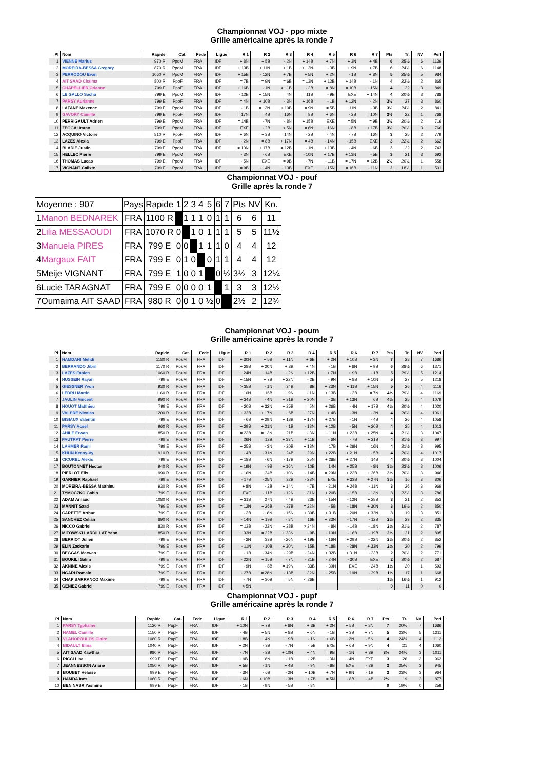Championnat VOJ - ppo mixte
Grille américaine après la ronde 7
| Pl | Nom | Rapide | Cat. | Fede | Ligue | R 1 | R 2 | R 3 | R 4 | R 5 | R 6 | R 7 | Pts | Tr. | NV | Perf |
| --- | --- | --- | --- | --- | --- | --- | --- | --- | --- | --- | --- | --- | --- | --- | --- | --- |
| 1 | VIENNE Marius | 970 R | PpoM | FRA | IDF | + 8N | + 5B | - 2N | + 14B | + 7N | + 3N | + 4B | 6 | 25½ | 6 | 1139 |
| 2 | MOREIRA-BESSA Gregory | 870 R | PpoM | FRA | IDF | + 13B | + 11N | + 1B | + 12N | - 3B | + 9N | + 7B | 6 | 24½ | 6 | 1148 |
| 3 | PERRODOU Evan | 1060 R | PpoM | FRA | IDF | + 15B | - 12N | + 7B | + 5N | + 2N | - 1B | + 8N | 5 | 25½ | 5 | 984 |
| 4 | AIT SAAD Chaima | 800 R | PpoF | FRA | IDF | = 7B | = 9N | = 6B | = 13N | + 12B | + 14B | - 1N | 4 | 22½ | 2 | 865 |
| 5 | CHAPELLIER Orianne | 799 E | PpoF | FRA | IDF | + 16B | - 1N | > 11B | - 3B | = 8N | = 10B | + 15N | 4 | 22 | 3 | 849 |
| 6 | LE GALLO Sacha | 799 E | PpoM | FRA | IDF | - 12B | + 15N | = 4N | = 11B | - 9B | EXE | + 14N | 4 | 20½ | 3 | 788 |
| 7 | PARSY Aurianne | 799 E | PpoF | FRA | IDF | = 4N | + 10B | - 3N | + 16B | - 1B | + 12N | - 2N | 3½ | 27 | 3 | 860 |
| 8 | LAFANE Maxence | 799 E | PpoM | FRA | IDF | - 1B | = 13N | + 10B | = 9N | = 5B | + 11N | - 3B | 3½ | 24½ | 2 | 841 |
| 9 | GAVORY Camille | 799 E | PpoF | FRA | IDF | = 17N | = 4B | = 16N | = 8B | + 6N | - 2B | = 10N | 3½ | 22 | 1 | 768 |
| 10 | PERRIGAULT Adrien | 799 E | PpoM | FRA | IDF | = 14B | - 7N | - 8N | + 15B | EXE | = 5N | = 9B | 3½ | 20½ | 2 | 716 |
| 11 | ZEGGAI Imran | 799 E | PpoM | FRA | IDF | EXE | - 2B | < 5N | = 6N | + 16N | - 8B | + 17B | 3½ | 20½ | 3 | 766 |
| 12 | ACQUINO Victoire | 810 R | PpoF | FRA | IDF | + 6N | + 3B | = 14N | - 2B | - 4N | - 7B | = 16N | 3 | 25 | 2 | 779 |
| 13 | LAZES Alexia | 799 E | PpoF | FRA | IDF | - 2N | = 8B | + 17N | = 4B | - 14N | - 15B | EXE | 3 | 22½ | 2 | 662 |
| 14 | BLADIE Justin | 799 E | PpoM | FRA | IDF | = 10N | + 17B | = 12B | - 1N | + 13B | - 4N | - 6B | 3 | 22 | 2 | 743 |
| 15 | HELLEC Pierre | 799 E | PpoM | FRA | | - 3N | - 6B | EXE | - 10N | + 17B | + 13N | - 5B | 3 | 21 | 3 | 692 |
| 16 | THOMAS Lucas | 799 E | PpoM | FRA | IDF | - 5N | EXE | = 9B | - 7N | - 11B | = 17N | = 12B | 2½ | 20½ | 1 | 558 |
| 17 | VIGNANT Calixte | 799 E | PpoM | FRA | IDF | = 9B | - 14N | - 13B | EXE | - 15N | = 16B | - 11N | 2 | 18½ | 1 | 501 |
Championnat VOJ - pouf
Grille après la ronde 7
| Moyenne : 907 | Pays | Rapide | 1 | 2 | 3 | 4 | 5 | 6 | 7 | Pts | NV | Ko. |
| 1 Manon BEDNAREK | FRA | 1100 R | | 1 | 1 | 1 | 0 | 1 | 1 | 6 | 6 | 11 |
| 2 Lilia MESSAOUDI | FRA | 1070 R | 0 | | 1 | 0 | 1 | 1 | 1 | 5 | 5 | 11½ |
| 3 Manuela PIRES | FRA | 799 E | 0 | 0 | | 1 | 1 | 1 | 0 | 4 | 4 | 12 |
| 4 Margaux FAIT | FRA | 799 E | 0 | 1 | 0 | | 0 | 1 | 1 | 4 | 4 | 12 |
| 5Meije VIGNANT | FRA | 799 E | 1 | 0 | 0 | 1 | | 0 | ½ | 3½ | 3 | 12¼ |
| 6Lucie TARAGNAT | FRA | 799 E | 0 | 0 | 0 | 0 | 1 | | 1 | 3 | 3 | 12½ |
| 7Oumaima AIT SAAD | FRA | 980 R | 0 | 0 | 1 | 0 | ½ | 0 | | 2½ | 2 | 12¾ |
Championnat VOJ - poum
Grille américaine après la ronde 7
| Pl | Nom | Rapide | Cat. | Fede | Ligue | R 1 | R 2 | R 3 | R 4 | R 5 | R 6 | R 7 | Pts | Tr. | NV | Perf |
| --- | --- | --- | --- | --- | --- | --- | --- | --- | --- | --- | --- | --- | --- | --- | --- | --- |
| 1 | HAMDANI Mehdi | 1180 R | PouM | FRA | IDF | + 30N | + 5B | + 11N | + 6B | + 2N | + 10B | + 3N | 7 | 28 | 7 | 1686 |
| 2 | BERRANDO Jibril | 1170 R | PouM | FRA | IDF | + 28B | + 20N | + 3B | + 4N | - 1B | + 6N | + 9B | 6 | 28½ | 6 | 1371 |
| 3 | LAZES Fabien | 1060 R | PouM | FRA | IDF | + 24N | + 14B | - 2N | + 12B | + 7N | + 9B | - 1B | 5 | 29½ | 5 | 1214 |
| 4 | HUSSEIN Rayan | 799 E | PouM | FRA | IDF | + 15N | + 7B | + 22N | - 2B | - 9N | + 8B | + 10N | 5 | 27 | 5 | 1218 |
| 5 | GIESSNER Yvon | 930 R | PouM | FRA | IDF | > 35B | - 1N | = 34B | = 8B | + 23N | + 11B | + 15N | 5 | 26 | 4 | 1116 |
| 6 | LEDRU Martin | 1160 R | PouM | FRA | IDF | + 10N | + 16B | + 9N | - 1N | + 13B | - 2B | = 7N | 4½ | 29½ | 4 | 1169 |
| 7 | JAULIN Vincent | 990 R | PouM | FRA | IDF | + 34B | - 4N | + 31B | + 20N | - 3B | + 13N | = 6B | 4½ | 25 | 4 | 1079 |
| 8 | HOUOT Matthieu | 799 E | PouM | FRA | IDF | - 20B | + 32N | + 25B | = 5N | + 26B | - 4N | + 17B | 4½ | 20½ | 4 | 1020 |
| 9 | VALERE Nicolas | 1200 R | PouM | FRA | IDF | + 32B | + 17N | - 6B | + 27N | + 4B | - 3N | - 2N | 4 | 26½ | 4 | 1061 |
| 10 | BISIAUX Valentin | 799 E | PouM | FRA | IDF | - 6B | + 29N | + 18B | + 17N | + 27B | - 1N | - 4B | 4 | 26 | 4 | 1058 |
| 11 | PARSY Acsel | 960 R | PouM | FRA | IDF | + 29B | + 21N | - 1B | - 13N | + 12B | - 5N | + 20B | 4 | 25 | 4 | 1013 |
| 12 | AHILE Erwan | 850 R | PouM | FRA | IDF | = 23B | = 13N | + 21B | - 3N | - 11N | + 22B | + 25N | 4 | 21½ | 3 | 1047 |
| 13 | PAUTRAT Pierre | 799 E | PouM | FRA | IDF | = 26N | = 12B | + 33N | + 11B | - 6N | - 7B | + 21B | 4 | 21½ | 3 | 997 |
| 14 | LAHMER Rami | 799 E | PouM | FRA | IDF | + 25B | - 3N | - 20B | + 18N | = 17B | + 26N | = 16N | 4 | 21½ | 3 | 995 |
| 15 | KHUN Keany-Vy | 910 R | PouM | FRA | IDF | - 4B | - 31N | + 24B | + 29N | + 22B | + 21N | - 5B | 4 | 20½ | 4 | 1017 |
| 16 | CICUREL Alexis | 799 E | PouM | FRA | IDF | + 18B | - 6N | - 17B | = 25N | + 28B | + 27N | = 14B | 4 | 20½ | 3 | 1004 |
| 17 | BOUTONNET Hector | 940 R | PouM | FRA | IDF | + 19N | - 9B | + 16N | - 10B | = 14N | + 25B | - 8N | 3½ | 23½ | 3 | 1006 |
| 18 | PIERLOT Elis | 990 R | PouM | FRA | IDF | - 16N | + 24B | - 10N | - 14B | = 29N | + 23B | + 26B | 3½ | 20½ | 3 | 946 |
| 19 | GARNIER Raphael | 799 E | PouM | FRA | IDF | - 17B | - 25N | = 32B | - 28N | EXE | + 33B | + 27N | 3½ | 16 | 3 | 806 |
| 20 | MOREIRA-BESSA Matthieu | 930 R | PouM | FRA | IDF | + 8N | - 2B | + 14N | - 7B | - 21N | + 24B | - 11N | 3 | 26 | 3 | 969 |
| 21 | TYMOCZKO Gabin | 799 E | PouM | FRA | IDF | EXE | - 11B | - 12N | + 31N | + 20B | - 15B | - 13N | 3 | 22½ | 3 | 786 |
| 22 | ADAM Arnaud | 1080 R | PouM | FRA | IDF | + 31B | = 27N | - 4B | = 23B | - 15N | - 12N | + 28B | 3 | 21 | 2 | 853 |
| 23 | MANNIT Saad | 799 E | PouM | FRA | IDF | = 12N | + 26B | - 27B | = 22N | - 5B | - 18N | + 30N | 3 | 19½ | 2 | 850 |
| 24 | CARETTE Arthur | 799 E | PouM | FRA | IDF | - 3B | - 18N | - 15N | + 30B | + 31B | - 20N | + 32N | 3 | 19 | 3 | 851 |
| 25 | SANCHEZ Celian | 890 R | PouM | FRA | IDF | - 14N | + 19B | - 8N | = 16B | + 33N | - 17N | - 12B | 2½ | 23 | 2 | 835 |
| 26 | NICCO Gabriel | 830 R | PouM | FRA | IDF | = 13B | - 23N | + 28B | > 34N | - 8N | - 14B | - 18N | 2½ | 21½ | 2 | 787 |
| 27 | MITOWSKI LARDILLAT Yann | 850 R | PouM | FRA | IDF | + 33N | = 22B | + 23N | - 9B | - 10N | - 16B | - 19B | 2½ | 21 | 2 | 895 |
| 28 | BERRIOT Julien | 799 E | PouM | FRA | IDF | - 2N | = 33B | - 26N | + 19B | - 16N | + 29B | - 22N | 2½ | 20½ | 2 | 852 |
| 29 | ELIN Zackarie | 799 E | PouM | FRA | IDF | - 11N | - 10B | + 30N | - 15B | = 18B | - 28N | + 33N | 2½ | 20 | 2 | 799 |
| 30 | BEGGAS Marwan | 799 E | PouM | FRA | IDF | - 1B | - 34N | - 29B | - 24N | + 32B | + 31N | - 23B | 2 | 20½ | 2 | 771 |
| 31 | BOUKILI Salim | 799 E | PouM | FRA | IDF | - 22N | + 15B | - 7N | - 21B | - 24N | - 30B | EXE | 2 | 20½ | 2 | 687 |
| 32 | AKNINE Alexis | 799 E | PouM | FRA | IDF | - 9N | - 8B | = 19N | - 33B | - 30N | EXE | - 24B | 1½ | 20 | 1 | 593 |
| 33 | NGARI Romain | 799 E | PouM | FRA | IDF | - 27B | = 28N | - 13B | + 32N | - 25B | - 19N | - 29B | 1½ | 17 | 1 | 668 |
| 34 | CHAP BARRANCO Maxime | 799 E | PouM | FRA | IDF | - 7N | + 30B | = 5N | < 26B | | | | 1½ | 16½ | 1 | 912 |
| 35 | GENIEZ Gabriel | 799 E | PouM | FRA | IDF | < 5N | | | | | | | 0 | 11 | 0 | 0 |
Championnat VOJ - pupf
Grille américaine après la ronde 7
| Pl | Nom | Rapide | Cat. | Fede | Ligue | R 1 | R 2 | R 3 | R 4 | R 5 | R 6 | R 7 | Pts | Tr. | NV | Perf |
| --- | --- | --- | --- | --- | --- | --- | --- | --- | --- | --- | --- | --- | --- | --- | --- | --- |
| 1 | PARSY Typhaine | 1120 R | PupF | FRA | IDF | + 10N | + 7B | + 6N | + 3B | + 2N | + 5B | + 8N | 7 | 20½ | 7 | 1686 |
| 2 | HAMEL Camille | 1150 R | PupF | FRA | IDF | - 4B | + 5N | + 8B | + 6N | - 1B | + 3B | + 7N | 5 | 23½ | 5 | 1211 |
| 3 | VLAHOPOULOS Claire | 1080 R | PupF | FRA | IDF | + 8B | + 4N | + 9B | - 1N | + 6B | - 2N | - 5N | 4 | 24½ | 4 | 1112 |
| 4 | BIDAULT Elina | 1040 R | PupF | FRA | IDF | + 2N | - 3B | - 7N | - 5B | EXE | + 6B | + 9N | 4 | 21 | 4 | 1060 |
| 5 | AIT SAAD Kawthar | 980 R | PupF | FRA | IDF | - 7N | - 2B | + 10N | + 4N | = 9B | - 1N | + 3B | 3½ | 24½ | 3 | 1011 |
| 6 | RICCI Lisa | 999 E | PupF | FRA | IDF | + 9B | + 8N | - 1B | - 2B | - 3N | - 4N | EXE | 3 | 26 | 3 | 962 |
| 7 | JEANNESSON Ariane | 1050 R | PupF | FRA | IDF | + 5B | - 1N | + 4B | - 9N | - 8B | EXE | - 2B | 3 | 25½ | 3 | 945 |
| 8 | BOUBET Heloise | 999 E | PupF | FRA | IDF | - 3N | - 6B | - 2N | + 10B | + 7N | + 9N | - 1B | 3 | 23½ | 3 | 964 |
| 9 | HAMDA Ines | 1060 R | PupF | FRA | IDF | - 6N | + 10B | - 3N | + 7B | = 5N | - 8B | - 4B | 2½ | 19 | 2 | 877 |
| 10 | BEN NASR Yasmine | 999 E | PupF | FRA | IDF | - 1B | - 9N | - 5B | - 8N | | | | 0 | 19½ | 0 | 259 |